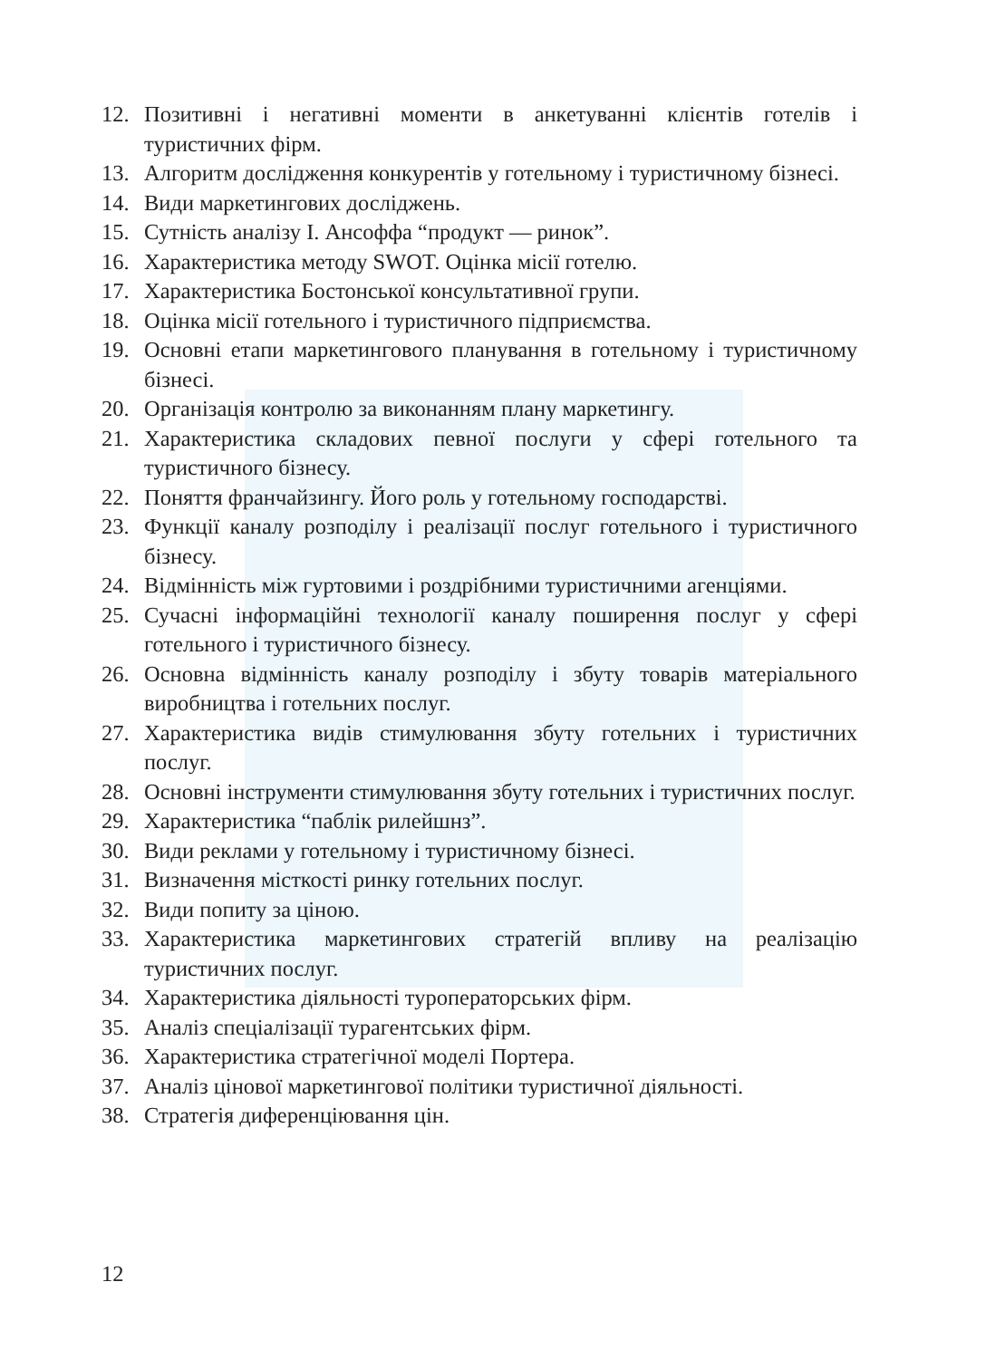12. Позитивні і негативні моменти в анкетуванні клієнтів готелів і туристичних фірм.
13. Алгоритм дослідження конкурентів у готельному і туристичному бізнесі.
14. Види маркетингових досліджень.
15. Сутність аналізу І. Ансоффа “продукт — ринок”.
16. Характеристика методу SWOT. Оцінка місії готелю.
17. Характеристика Бостонської консультативної групи.
18. Оцінка місії готельного і туристичного підприємства.
19. Основні етапи маркетингового планування в готельному і туристичному бізнесі.
20. Організація контролю за виконанням плану маркетингу.
21. Характеристика складових певної послуги у сфері готельного та туристичного бізнесу.
22. Поняття франчайзингу. Його роль у готельному господарстві.
23. Функції каналу розподілу і реалізації послуг готельного і туристичного бізнесу.
24. Відмінність між гуртовими і роздрібними туристичними агенціями.
25. Сучасні інформаційні технології каналу поширення послуг у сфері готельного і туристичного бізнесу.
26. Основна відмінність каналу розподілу і збуту товарів матеріального виробництва і готельних послуг.
27. Характеристика видів стимулювання збуту готельних і туристичних послуг.
28. Основні інструменти стимулювання збуту готельних і туристичних послуг.
29. Характеристика “паблік рилейшнз”.
30. Види реклами у готельному і туристичному бізнесі.
31. Визначення місткості ринку готельних послуг.
32. Види попиту за ціною.
33. Характеристика маркетингових стратегій впливу на реалізацію туристичних послуг.
34. Характеристика діяльності туроператорських фірм.
35. Аналіз спеціалізації турагентських фірм.
36. Характеристика стратегічної моделі Портера.
37. Аналіз цінової маркетингової політики туристичної діяльності.
38. Стратегія диференціювання цін.
12